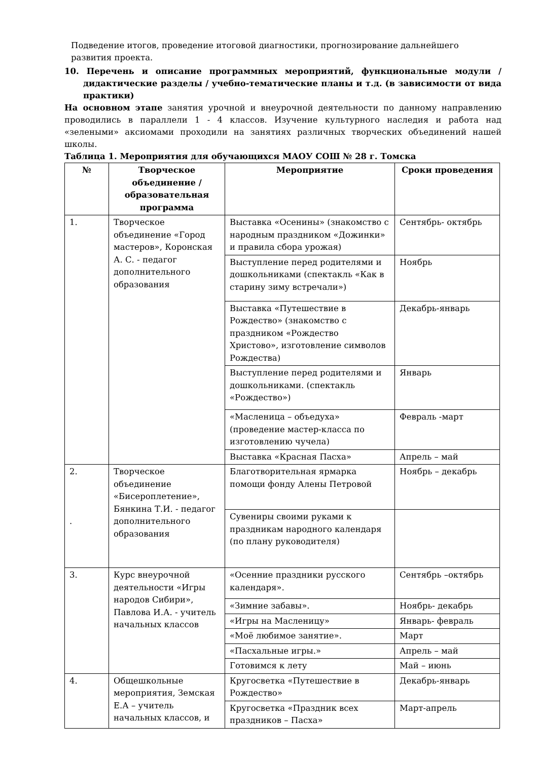Подведение итогов, проведение итоговой диагностики, прогнозирование дальнейшего развития проекта.
10. Перечень и описание программных мероприятий, функциональные модули / дидактические разделы / учебно-тематические планы и т.д. (в зависимости от вида практики)
На основном этапе занятия урочной и внеурочной деятельности по данному направлению проводились в параллели 1 - 4 классов. Изучение культурного наследия и работа над «зелеными» аксиомами проходили на занятиях различных творческих объединений нашей школы.
Таблица 1. Мероприятия для обучающихся МАОУ СОШ № 28 г. Томска
| № | Творческое объединение / образовательная программа | Мероприятие | Сроки проведения |
| --- | --- | --- | --- |
| 1. | Творческое объединение «Город мастеров», Коронская А. С. - педагог дополнительного образования | Выставка «Осенины» (знакомство с народным праздником «Дожинки» и правила сбора урожая) | Сентябрь- октябрь |
| | | Выступление перед родителями и дошкольниками (спектакль «Как в старину зиму встречали») | Ноябрь |
| | | Выставка «Путешествие в Рождество» (знакомство с праздником «Рождество Христово», изготовление символов Рождества) | Декабрь-январь |
| | | Выступление перед родителями и дошкольниками. (спектакль «Рождество») | Январь |
| | | «Масленица – объедуха» (проведение мастер-класса по изготовлению чучела) | Февраль -март |
| | | Выставка «Красная Пасха» | Апрель – май |
| 2. . | Творческое объединение «Бисероплетение», Бянкина Т.И. - педагог дополнительного образования | Благотворительная ярмарка помощи фонду Алены Петровой | Ноябрь – декабрь |
| | | Сувениры своими руками к праздникам народного календаря (по плану руководителя) | |
| 3. | Курс внеурочной деятельности «Игры народов Сибири», Павлова И.А. - учитель начальных классов | «Осенние праздники русского календаря». | Сентябрь –октябрь |
| | | «Зимние забавы». | Ноябрь- декабрь |
| | | «Игры на Масленицу» | Январь- февраль |
| | | «Моё любимое занятие». | Март |
| | | «Пасхальные игры.» | Апрель – май |
| | | Готовимся к лету | Май – июнь |
| 4. | Общешкольные мероприятия, Земская Е.А – учитель начальных классов, и | Кругосветка «Путешествие в Рождество» | Декабрь-январь |
| | | Кругосветка «Праздник всех праздников – Пасха» | Март-апрель |